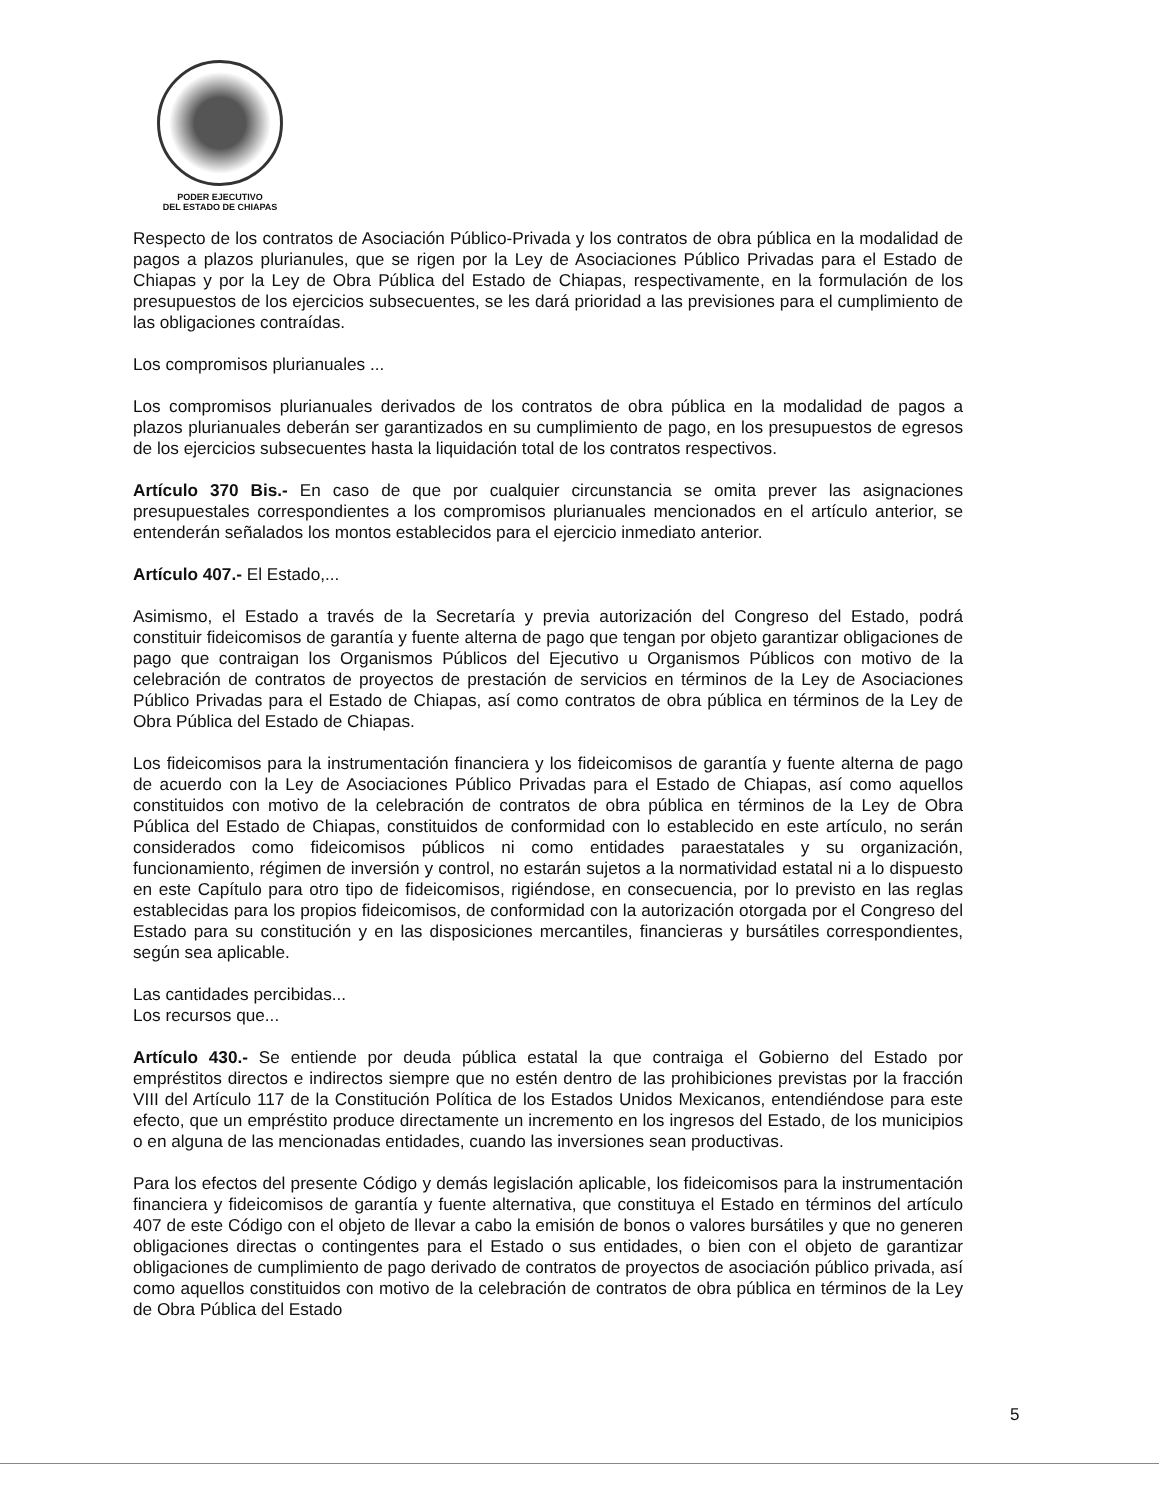PODER EJECUTIVO
DEL ESTADO DE CHIAPAS
Respecto de los contratos de Asociación Público-Privada y los contratos de obra pública en la modalidad de pagos a plazos plurianules, que se rigen por la Ley de Asociaciones Público Privadas para el Estado de Chiapas y por la Ley de Obra Pública del Estado de Chiapas, respectivamente, en la formulación de los presupuestos de los ejercicios subsecuentes, se les dará prioridad a las previsiones para el cumplimiento de las obligaciones contraídas.
Los compromisos plurianuales ...
Los compromisos plurianuales derivados de los contratos de obra pública en la modalidad de pagos a plazos plurianuales deberán ser garantizados en su cumplimiento de pago, en los presupuestos de egresos de los ejercicios subsecuentes hasta la liquidación total de los contratos respectivos.
Artículo 370 Bis.- En caso de que por cualquier circunstancia se omita prever las asignaciones presupuestales correspondientes a los compromisos plurianuales mencionados en el artículo anterior, se entenderán señalados los montos establecidos para el ejercicio inmediato anterior.
Artículo 407.- El Estado,...
Asimismo, el Estado a través de la Secretaría y previa autorización del Congreso del Estado, podrá constituir fideicomisos de garantía y fuente alterna de pago que tengan por objeto garantizar obligaciones de pago que contraigan los Organismos Públicos del Ejecutivo u Organismos Públicos con motivo de la celebración de contratos de proyectos de prestación de servicios en términos de la Ley de Asociaciones Público Privadas para el Estado de Chiapas, así como contratos de obra pública en términos de la Ley de Obra Pública del Estado de Chiapas.
Los fideicomisos para la instrumentación financiera y los fideicomisos de garantía y fuente alterna de pago de acuerdo con la Ley de Asociaciones Público Privadas para el Estado de Chiapas, así como aquellos constituidos con motivo de la celebración de contratos de obra pública en términos de la Ley de Obra Pública del Estado de Chiapas, constituidos de conformidad con lo establecido en este artículo, no serán considerados como fideicomisos públicos ni como entidades paraestatales y su organización, funcionamiento, régimen de inversión y control, no estarán sujetos a la normatividad estatal ni a lo dispuesto en este Capítulo para otro tipo de fideicomisos, rigiéndose, en consecuencia, por lo previsto en las reglas establecidas para los propios fideicomisos, de conformidad con la autorización otorgada por el Congreso del Estado para su constitución y en las disposiciones mercantiles, financieras y bursátiles correspondientes, según sea aplicable.
Las cantidades percibidas...
Los recursos que...
Artículo 430.- Se entiende por deuda pública estatal la que contraiga el Gobierno del Estado por empréstitos directos e indirectos siempre que no estén dentro de las prohibiciones previstas por la fracción VIII del Artículo 117 de la Constitución Política de los Estados Unidos Mexicanos, entendiéndose para este efecto, que un empréstito produce directamente un incremento en los ingresos del Estado, de los municipios o en alguna de las mencionadas entidades, cuando las inversiones sean productivas.
Para los efectos del presente Código y demás legislación aplicable, los fideicomisos para la instrumentación financiera y fideicomisos de garantía y fuente alternativa, que constituya el Estado en términos del artículo 407 de este Código con el objeto de llevar a cabo la emisión de bonos o valores bursátiles y que no generen obligaciones directas o contingentes para el Estado o sus entidades, o bien con el objeto de garantizar obligaciones de cumplimiento de pago derivado de contratos de proyectos de asociación público privada, así como aquellos constituidos con motivo de la celebración de contratos de obra pública en términos de la Ley de Obra Pública del Estado
5